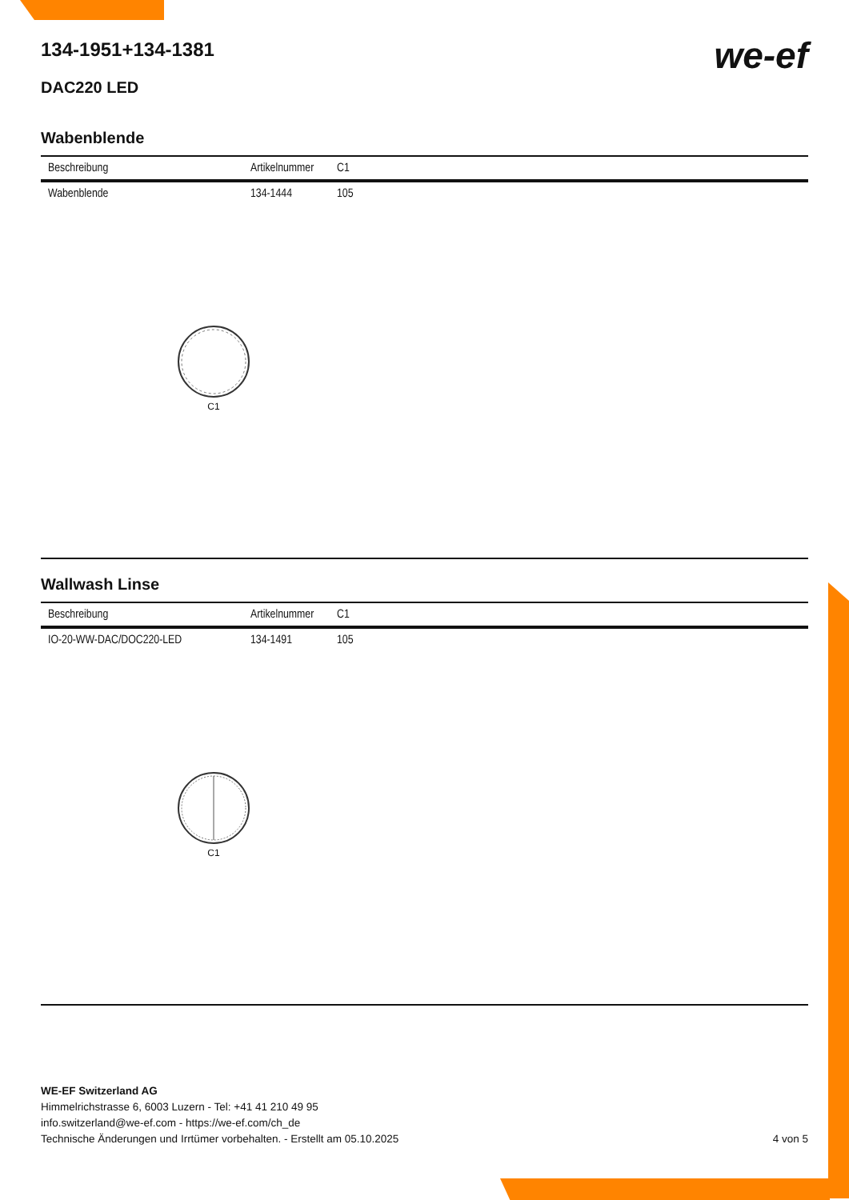134-1951+134-1381
we-ef
DAC220 LED
Wabenblende
| Beschreibung | Artikelnummer | C1 |
| --- | --- | --- |
| Wabenblende | 134-1444 | 105 |
C1
Wallwash Linse
| Beschreibung | Artikelnummer | C1 |
| --- | --- | --- |
| IO-20-WW-DAC/DOC220-LED | 134-1491 | 105 |
C1
WE-EF Switzerland AG
Himmelrichstrasse 6, 6003 Luzern - Tel: +41 41 210 49 95
info.switzerland@we-ef.com - https://we-ef.com/ch_de
Technische Änderungen und Irrtümer vorbehalten. - Erstellt am 05.10.2025 4 von 5